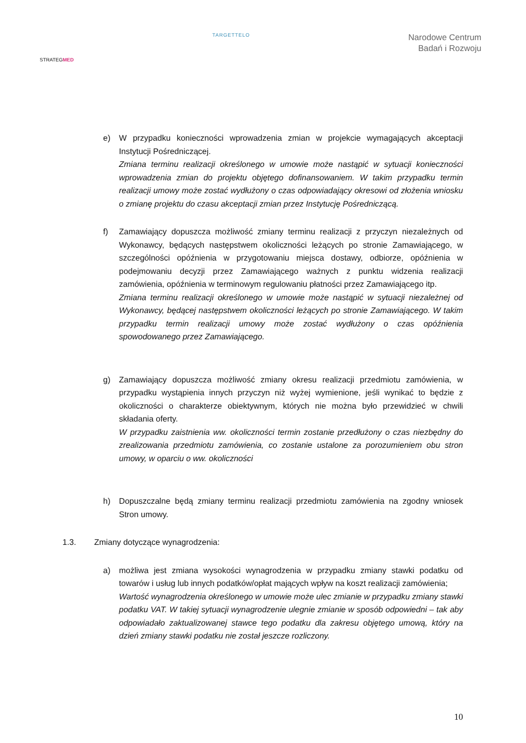STRATEGMED
TARGETTELO
Narodowe Centrum
Badań i Rozwoju
e) W przypadku konieczności wprowadzenia zmian w projekcie wymagających akceptacji Instytucji Pośredniczącej.
Zmiana terminu realizacji określonego w umowie może nastąpić w sytuacji konieczności wprowadzenia zmian do projektu objętego dofinansowaniem. W takim przypadku termin realizacji umowy może zostać wydłużony o czas odpowiadający okresowi od złożenia wniosku o zmianę projektu do czasu akceptacji zmian przez Instytucję Pośredniczącą.
f) Zamawiający dopuszcza możliwość zmiany terminu realizacji z przyczyn niezależnych od Wykonawcy, będących następstwem okoliczności leżących po stronie Zamawiającego, w szczególności opóźnienia w przygotowaniu miejsca dostawy, odbiorze, opóźnienia w podejmowaniu decyzji przez Zamawiającego ważnych z punktu widzenia realizacji zamówienia, opóźnienia w terminowym regulowaniu płatności przez Zamawiającego itp.
Zmiana terminu realizacji określonego w umowie może nastąpić w sytuacji niezależnej od Wykonawcy, będącej następstwem okoliczności leżących po stronie Zamawiającego. W takim przypadku termin realizacji umowy może zostać wydłużony o czas opóźnienia spowodowanego przez Zamawiającego.
g) Zamawiający dopuszcza możliwość zmiany okresu realizacji przedmiotu zamówienia, w przypadku wystąpienia innych przyczyn niż wyżej wymienione, jeśli wynikać to będzie z okoliczności o charakterze obiektywnym, których nie można było przewidzieć w chwili składania oferty.
W przypadku zaistnienia ww. okoliczności termin zostanie przedłużony o czas niezbędny do zrealizowania przedmiotu zamówienia, co zostanie ustalone za porozumieniem obu stron umowy, w oparciu o ww. okoliczności
h) Dopuszczalne będą zmiany terminu realizacji przedmiotu zamówienia na zgodny wniosek Stron umowy.
1.3. Zmiany dotyczące wynagrodzenia:
a) możliwa jest zmiana wysokości wynagrodzenia w przypadku zmiany stawki podatku od towarów i usług lub innych podatków/opłat mających wpływ na koszt realizacji zamówienia;
Wartość wynagrodzenia określonego w umowie może ulec zmianie w przypadku zmiany stawki podatku VAT. W takiej sytuacji wynagrodzenie ulegnie zmianie w sposób odpowiedni – tak aby odpowiadało zaktualizowanej stawce tego podatku dla zakresu objętego umową, który na dzień zmiany stawki podatku nie został jeszcze rozliczony.
10